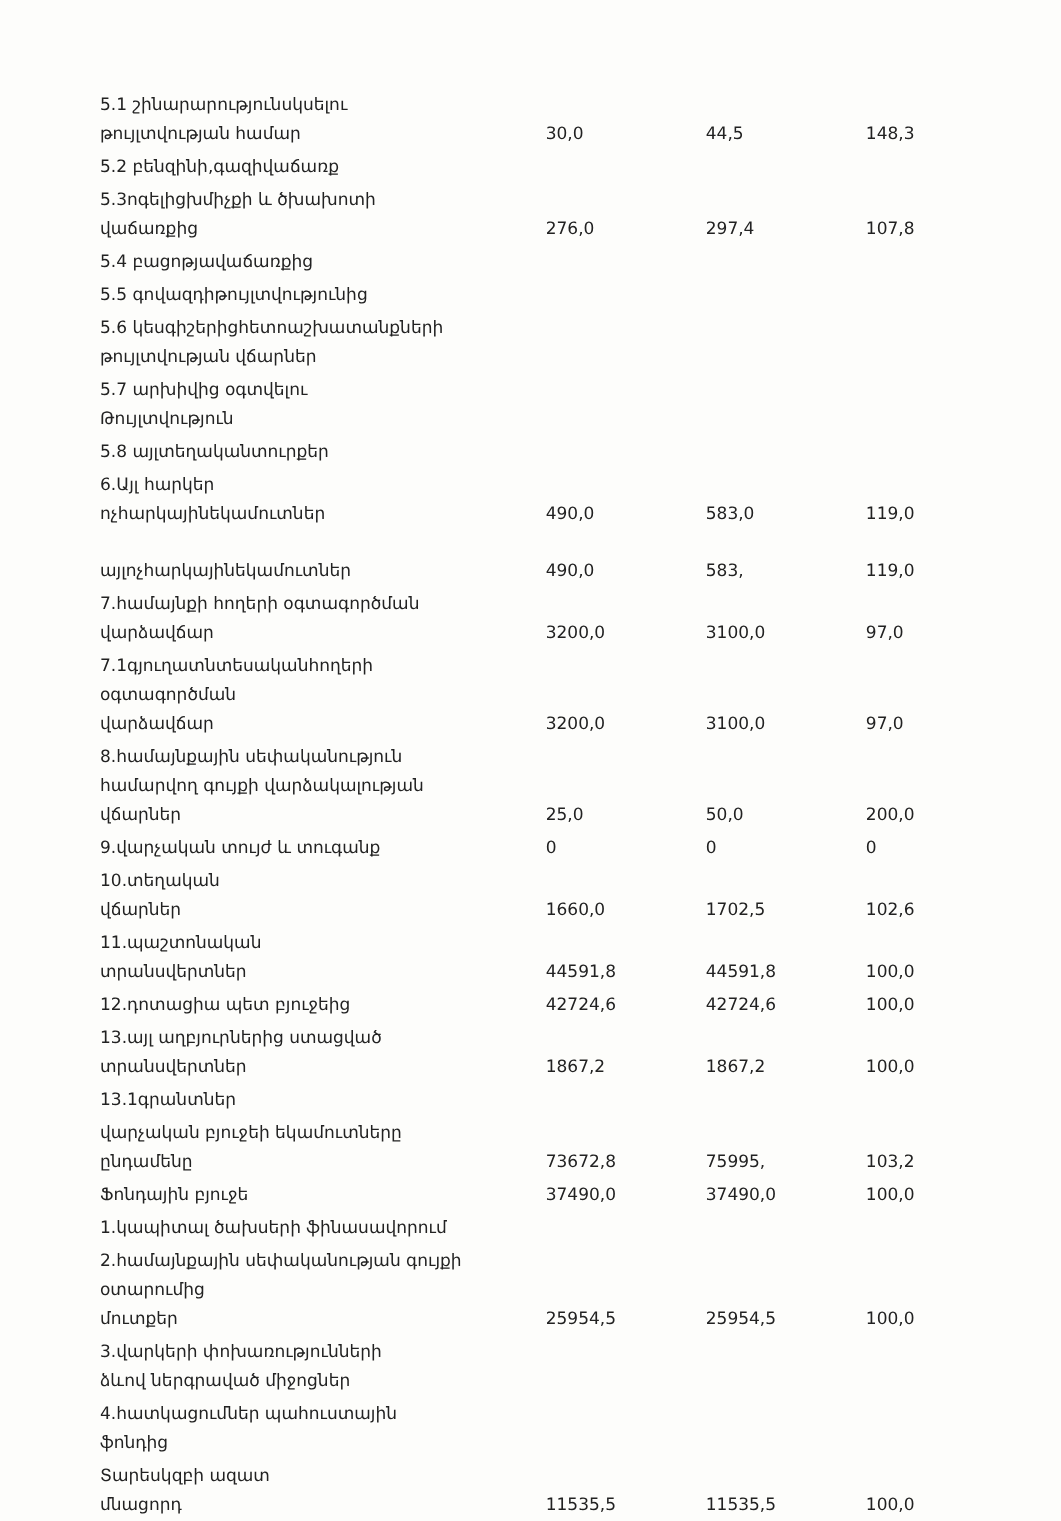| 5.1 շինարարությունսկսելու թույլտվության համար | 30,0 | 44,5 | 148,3 |
| 5.2 բենզինի,գազիվաճառք | | | |
| 5.3ոգելիցխմիչքի և ծխախոտի վաճառքից | 276,0 | 297,4 | 107,8 |
| 5.4 բացոթյավաճառքից | | | |
| 5.5 գովազդիթույլտվությունից | | | |
| 5.6 կեսգիշերիցհետոաշխատանքների թույլտվության վճարներ | | | |
| 5.7 արխիվից օգտվելու Թույլտվություն | | | |
| 5.8 այլտեղականտուրքեր | | | |
| 6.Այլ հարկեր ոչհարկայինեկամուտներ | 490,0 | 583,0 | 119,0 |
| այլոչհարկայինեկամուտներ | 490,0 | 583, | 119,0 |
| 7.համայնքի հողերի օգտագործման վարձավճար | 3200,0 | 3100,0 | 97,0 |
| 7.1գյուղատնտեսականհողերի օգտագործման վարձավճար | 3200,0 | 3100,0 | 97,0 |
| 8.համայնքային սեփականություն համարվող գույքի վարձակալության վճարներ | 25,0 | 50,0 | 200,0 |
| 9.վարչական տույժ և տուգանք | 0 | 0 | 0 |
| 10.տեղական վճարներ | 1660,0 | 1702,5 | 102,6 |
| 11.պաշտոնական տրանսվերտներ | 44591,8 | 44591,8 | 100,0 |
| 12.դոտացիա պետ բյուջեից | 42724,6 | 42724,6 | 100,0 |
| 13.այլ աղբյուրներից ստացված տրանսվերտներ | 1867,2 | 1867,2 | 100,0 |
| 13.1գրանտներ | | | |
| վարչական բյուջեի եկամուտները ընդամենը | 73672,8 | 75995, | 103,2 |
| Ֆոնդային բյուջե | 37490,0 | 37490,0 | 100,0 |
| 1.կապիտալ ծախսերի ֆինասավորում | | | |
| 2.համայնքային սեփականության գույքի օտարումից մուտքեր | 25954,5 | 25954,5 | 100,0 |
| 3.վարկերի փոխառությունների ձևով ներգրաված միջոցներ | | | |
| 4.հատկացումներ պահուստային ֆոնդից | | | |
| Տարեսկզբի ազատ մնացորդ | 11535,5 | 11535,5 | 100,0 |